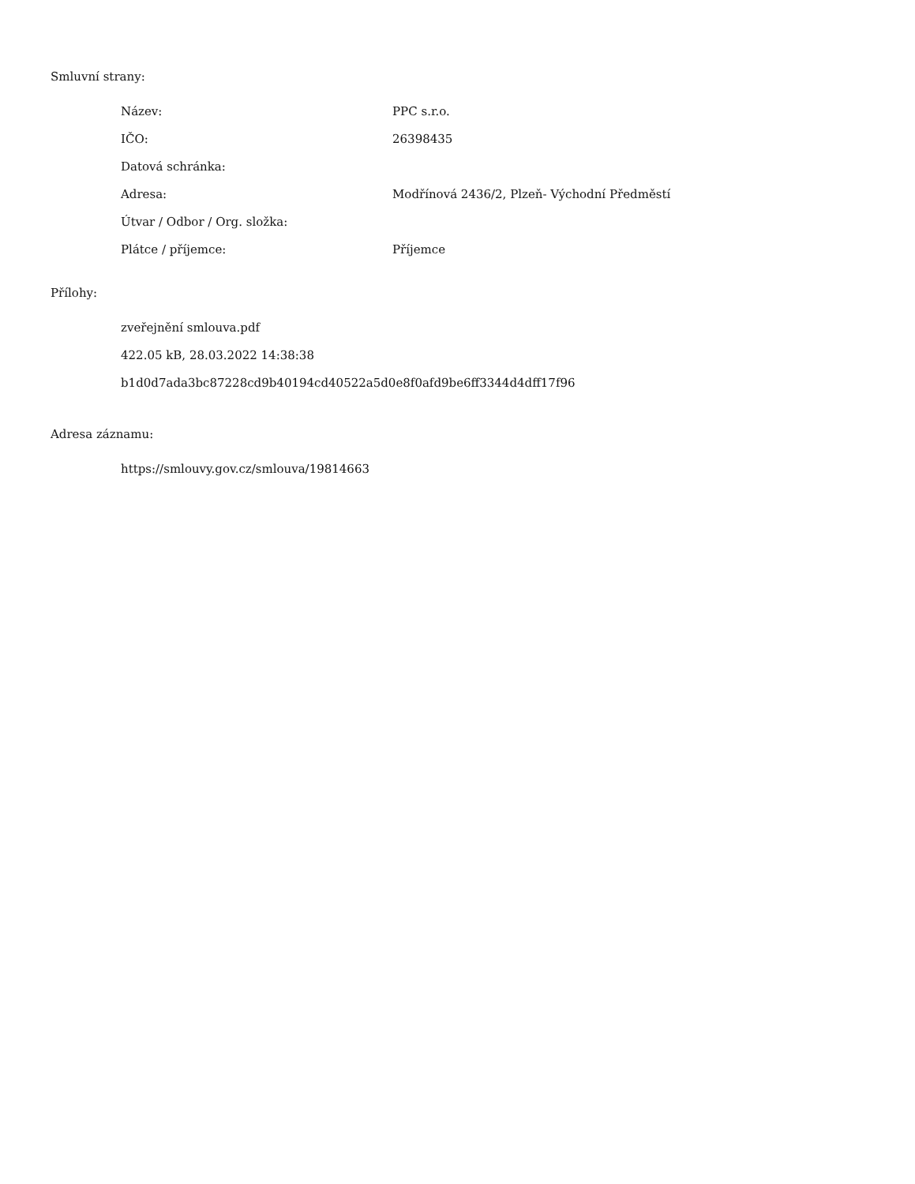Smluvní strany:
| Název: | PPC s.r.o. |
| IČO: | 26398435 |
| Datová schránka: | |
| Adresa: | Modřínová 2436/2, Plzeň- Východní Předměstí |
| Útvar / Odbor / Org. složka: | |
| Plátce / příjemce: | Příjemce |
Přílohy:
zveřejnění smlouva.pdf
422.05 kB, 28.03.2022 14:38:38
b1d0d7ada3bc87228cd9b40194cd40522a5d0e8f0afd9be6ff3344d4dff17f96
Adresa záznamu:
https://smlouvy.gov.cz/smlouva/19814663